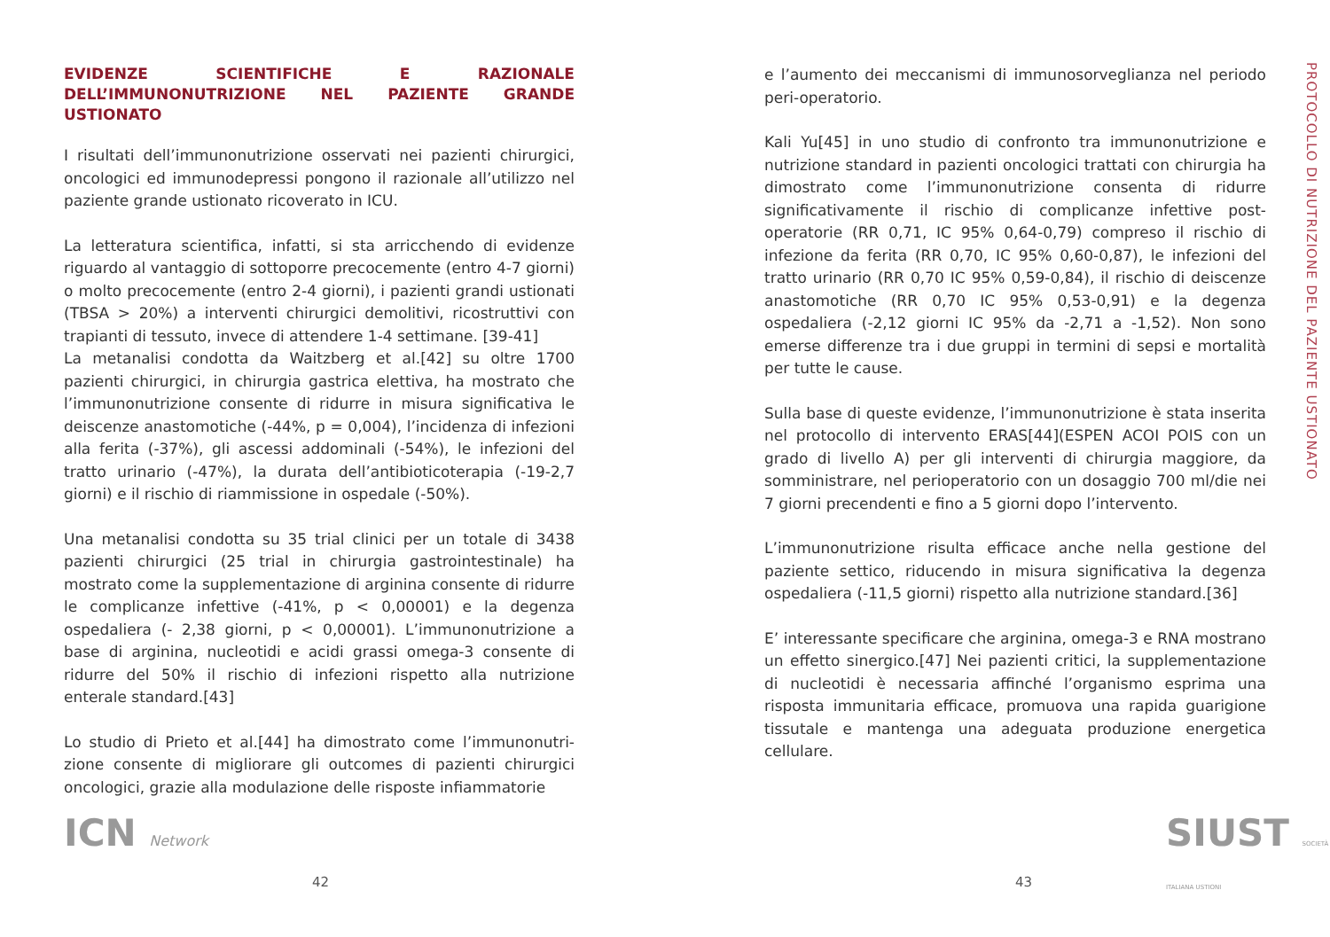EVIDENZE SCIENTIFICHE E RAZIONALE DELL’IMMUNONUTRIZIONE NEL PAZIENTE GRANDE USTIONATO
I risultati dell’immunonutrizione osservati nei pazienti chirurgici, oncologici ed immunodepressi pongono il razionale all’utilizzo nel paziente grande ustionato ricoverato in ICU.
La letteratura scientifica, infatti, si sta arricchendo di evidenze riguardo al vantaggio di sottoporre precocemente (entro 4-7 giorni) o molto precocemente (entro 2-4 giorni), i pazienti grandi ustionati (TBSA > 20%) a interventi chirurgici demolitivi, ricostruttivi con trapianti di tessuto, invece di attendere 1-4 settimane. [39-41]
La metanalisi condotta da Waitzberg et al.[42] su oltre 1700 pazienti chirurgici, in chirurgia gastrica elettiva, ha mostrato che l’immunonutrizione consente di ridurre in misura significativa le deiscenze anastomotiche (-44%, p = 0,004), l’incidenza di infezioni alla ferita (-37%), gli ascessi addominali (-54%), le infezioni del tratto urinario (-47%), la durata dell’antibioticoterapia (-19-2,7 giorni) e il rischio di riammissione in ospedale (-50%).
Una metanalisi condotta su 35 trial clinici per un totale di 3438 pazienti chirurgici (25 trial in chirurgia gastrointestinale) ha mostrato come la supplementazione di arginina consente di ridurre le complicanze infettive (-41%, p < 0,00001) e la degenza ospedaliera (- 2,38 giorni, p < 0,00001). L’immunonutrizione a base di arginina, nucleotidi e acidi grassi omega-3 consente di ridurre del 50% il rischio di infezioni rispetto alla nutrizione enterale standard.[43]
Lo studio di Prieto et al.[44] ha dimostrato come l’immunonutri-zione consente di migliorare gli outcomes di pazienti chirurgici oncologici, grazie alla modulazione delle risposte infiammatorie
ICN Network
42
e l’aumento dei meccanismi di immunosorveglianza nel periodo peri-operatorio.
Kali Yu[45] in uno studio di confronto tra immunonutrizione e nutrizione standard in pazienti oncologici trattati con chirurgia ha dimostrato come l’immunonutrizione consenta di ridurre significativamente il rischio di complicanze infettive post-operatorie (RR 0,71, IC 95% 0,64-0,79) compreso il rischio di infezione da ferita (RR 0,70, IC 95% 0,60-0,87), le infezioni del tratto urinario (RR 0,70 IC 95% 0,59-0,84), il rischio di deiscenze anastomotiche (RR 0,70 IC 95% 0,53-0,91) e la degenza ospedaliera (-2,12 giorni IC 95% da -2,71 a -1,52). Non sono emerse differenze tra i due gruppi in termini di sepsi e mortalità per tutte le cause.
Sulla base di queste evidenze, l’immunonutrizione è stata inserita nel protocollo di intervento ERAS[44](ESPEN ACOI POIS con un grado di livello A) per gli interventi di chirurgia maggiore, da somministrare, nel perioperatorio con un dosaggio 700 ml/die nei 7 giorni precendenti e fino a 5 giorni dopo l’intervento.
L’immunonutrizione risulta efficace anche nella gestione del paziente settico, riducendo in misura significativa la degenza ospedaliera (-11,5 giorni) rispetto alla nutrizione standard.[36]
E’ interessante specificare che arginina, omega-3 e RNA mostrano un effetto sinergico.[47] Nei pazienti critici, la supplementazione di nucleotidi è necessaria affinché l’organismo esprima una risposta immunitaria efficace, promuova una rapida guarigione tissutale e mantenga una adeguata produzione energetica cellulare.
SIUST SOCIETÀ ITALIANA USTIONI
43
PROTOCOLLO DI NUTRIZIONE DEL PAZIENTE USTIONATO